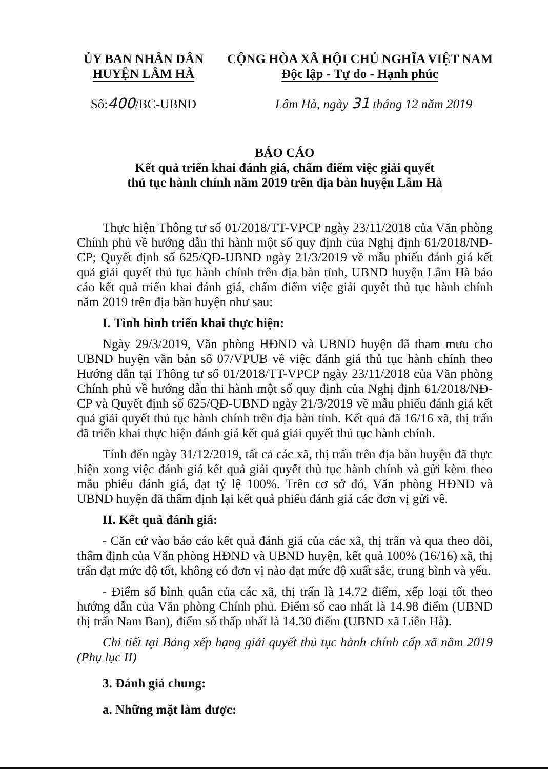ỦY BAN NHÂN DÂN
HUYỆN LÂM HÀ
CỘNG HÒA XÃ HỘI CHỦ NGHĨA VIỆT NAM
Độc lập - Tự do - Hạnh phúc
Số:400/BC-UBND Lâm Hà, ngày 31 tháng 12 năm 2019
BÁO CÁO
Kết quả triển khai đánh giá, chấm điểm việc giải quyết
thủ tục hành chính năm 2019 trên địa bàn huyện Lâm Hà
Thực hiện Thông tư số 01/2018/TT-VPCP ngày 23/11/2018 của Văn phòng Chính phủ về hướng dẫn thi hành một số quy định của Nghị định 61/2018/NĐ-CP; Quyết định số 625/QĐ-UBND ngày 21/3/2019 về mẫu phiếu đánh giá kết quả giải quyết thủ tục hành chính trên địa bàn tỉnh, UBND huyện Lâm Hà báo cáo kết quả triển khai đánh giá, chấm điểm việc giải quyết thủ tục hành chính năm 2019 trên địa bàn huyện như sau:
I. Tình hình triển khai thực hiện:
Ngày 29/3/2019, Văn phòng HĐND và UBND huyện đã tham mưu cho UBND huyện văn bản số 07/VPUB về việc đánh giá thủ tục hành chính theo Hướng dẫn tại Thông tư số 01/2018/TT-VPCP ngày 23/11/2018 của Văn phòng Chính phủ về hướng dẫn thi hành một số quy định của Nghị định 61/2018/NĐ-CP và Quyết định số 625/QĐ-UBND ngày 21/3/2019 về mẫu phiếu đánh giá kết quả giải quyết thủ tục hành chính trên địa bàn tỉnh. Kết quả đã 16/16 xã, thị trấn đã triển khai thực hiện đánh giá kết quả giải quyết thủ tục hành chính.
Tính đến ngày 31/12/2019, tất cả các xã, thị trấn trên địa bàn huyện đã thực hiện xong việc đánh giá kết quả giải quyết thủ tục hành chính và gửi kèm theo mẫu phiếu đánh giá, đạt tỷ lệ 100%. Trên cơ sở đó, Văn phòng HĐND và UBND huyện đã thẩm định lại kết quả phiếu đánh giá các đơn vị gửi về.
II. Kết quả đánh giá:
- Căn cứ vào báo cáo kết quả đánh giá của các xã, thị trấn và qua theo dõi, thẩm định của Văn phòng HĐND và UBND huyện, kết quả 100% (16/16) xã, thị trấn đạt mức độ tốt, không có đơn vị nào đạt mức độ xuất sắc, trung bình và yếu.
- Điểm số bình quân của các xã, thị trấn là 14.72 điểm, xếp loại tốt theo hướng dẫn của Văn phòng Chính phủ. Điểm số cao nhất là 14.98 điểm (UBND thị trấn Nam Ban), điểm số thấp nhất là 14.30 điểm (UBND xã Liên Hà).
Chi tiết tại Bảng xếp hạng giải quyết thủ tục hành chính cấp xã năm 2019 (Phụ lục II)
3. Đánh giá chung:
a. Những mặt làm được: